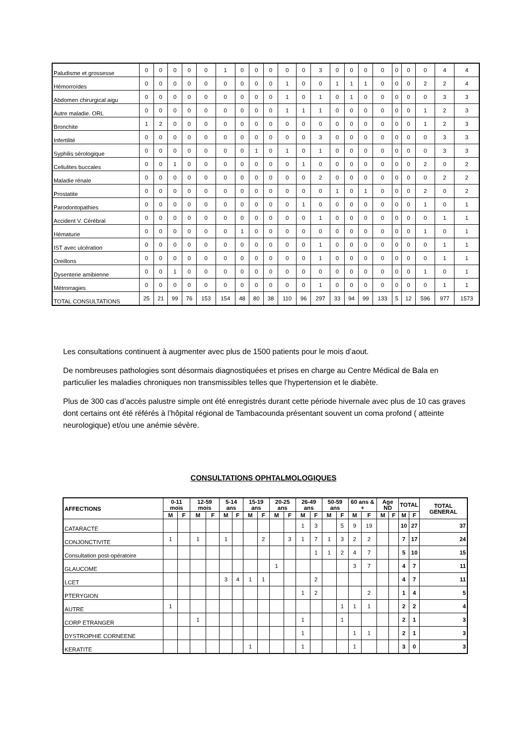| Paludisme et grossesse | 0 | 0 | 0 | 0 | 0 | 1 | 0 | 0 | 0 | 0 | 0 | 3 | 0 | 0 | 0 | 0 | 0 | 0 | 0 | 4 | 4 |
| Hémorroïdes | 0 | 0 | 0 | 0 | 0 | 0 | 0 | 0 | 0 | 1 | 0 | 0 | 1 | 1 | 1 | 0 | 0 | 0 | 2 | 2 | 4 |
| Abdomen chirurgical aigu | 0 | 0 | 0 | 0 | 0 | 0 | 0 | 0 | 0 | 1 | 0 | 1 | 0 | 1 | 0 | 0 | 0 | 0 | 0 | 3 | 3 |
| Autre maladie. ORL | 0 | 0 | 0 | 0 | 0 | 0 | 0 | 0 | 0 | 1 | 1 | 1 | 0 | 0 | 0 | 0 | 0 | 0 | 1 | 2 | 3 |
| Bronchite | 1 | 2 | 0 | 0 | 0 | 0 | 0 | 0 | 0 | 0 | 0 | 0 | 0 | 0 | 0 | 0 | 0 | 0 | 1 | 2 | 3 |
| Infertilité | 0 | 0 | 0 | 0 | 0 | 0 | 0 | 0 | 0 | 0 | 0 | 3 | 0 | 0 | 0 | 0 | 0 | 0 | 0 | 3 | 3 |
| Syphilis sérologique | 0 | 0 | 0 | 0 | 0 | 0 | 0 | 1 | 0 | 1 | 0 | 1 | 0 | 0 | 0 | 0 | 0 | 0 | 0 | 3 | 3 |
| Cellulites buccales | 0 | 0 | 1 | 0 | 0 | 0 | 0 | 0 | 0 | 0 | 1 | 0 | 0 | 0 | 0 | 0 | 0 | 0 | 2 | 0 | 2 |
| Maladie rénale | 0 | 0 | 0 | 0 | 0 | 0 | 0 | 0 | 0 | 0 | 0 | 2 | 0 | 0 | 0 | 0 | 0 | 0 | 0 | 2 | 2 |
| Prostatite | 0 | 0 | 0 | 0 | 0 | 0 | 0 | 0 | 0 | 0 | 0 | 0 | 1 | 0 | 1 | 0 | 0 | 0 | 2 | 0 | 2 |
| Parodontopathies | 0 | 0 | 0 | 0 | 0 | 0 | 0 | 0 | 0 | 0 | 1 | 0 | 0 | 0 | 0 | 0 | 0 | 0 | 1 | 0 | 1 |
| Accident V. Cérébral | 0 | 0 | 0 | 0 | 0 | 0 | 0 | 0 | 0 | 0 | 0 | 1 | 0 | 0 | 0 | 0 | 0 | 0 | 0 | 1 | 1 |
| Hématurie | 0 | 0 | 0 | 0 | 0 | 0 | 1 | 0 | 0 | 0 | 0 | 0 | 0 | 0 | 0 | 0 | 0 | 0 | 1 | 0 | 1 |
| IST avec ulcération | 0 | 0 | 0 | 0 | 0 | 0 | 0 | 0 | 0 | 0 | 0 | 1 | 0 | 0 | 0 | 0 | 0 | 0 | 0 | 1 | 1 |
| Oreillons | 0 | 0 | 0 | 0 | 0 | 0 | 0 | 0 | 0 | 0 | 0 | 1 | 0 | 0 | 0 | 0 | 0 | 0 | 0 | 1 | 1 |
| Dysenterie amibienne | 0 | 0 | 1 | 0 | 0 | 0 | 0 | 0 | 0 | 0 | 0 | 0 | 0 | 0 | 0 | 0 | 0 | 0 | 1 | 0 | 1 |
| Métrorragies | 0 | 0 | 0 | 0 | 0 | 0 | 0 | 0 | 0 | 0 | 0 | 1 | 0 | 0 | 0 | 0 | 0 | 0 | 0 | 1 | 1 |
| TOTAL CONSULTATIONS | 25 | 21 | 99 | 76 | 153 | 154 | 48 | 80 | 38 | 110 | 96 | 297 | 33 | 94 | 99 | 133 | 5 | 12 | 596 | 977 | 1573 |
Les consultations continuent à augmenter avec plus de 1500 patients pour le mois d’aout.
De nombreuses pathologies sont désormais diagnostiquées et prises en charge au Centre Médical de Bala en particulier les maladies chroniques non transmissibles telles que l’hypertension et le diabète.
Plus de 300 cas d’accès palustre simple ont été enregistrés durant cette période hivernale avec plus de 10 cas graves dont certains ont été référés à l’hôpital régional de Tambacounda présentant souvent un coma profond ( atteinte neurologique) et/ou une anémie sévère.
CONSULTATIONS OPHTALMOLOGIQUES
| AFFECTIONS | 0-11 mois | | 12-59 mois | | 5-14 ans | | 15-19 ans | | 20-25 ans | | 26-49 ans | | 50-59 ans | | 60 ans & + | | Age ND | | TOTAL | | TOTAL GENERAL |
| --- | --- | --- | --- | --- | --- | --- | --- | --- | --- | --- | --- | --- | --- | --- | --- | --- | --- | --- | --- | --- | --- |
| | M | F | M | F | M | F | M | F | M | F | M | F | M | F | M | F | M | F | M | F | |
| CATARACTE | | | | | | | | | | | 1 | 3 | | 5 | 9 | 19 | | | 10 | 27 | 37 |
| CONJONCTIVITE | 1 | | 1 | | 1 | | | 2 | | 3 | 1 | 7 | 1 | 3 | 2 | 2 | | | 7 | 17 | 24 |
| Consultation post-opératoire | | | | | | | | | | | | 1 | 1 | 2 | 4 | 7 | | | 5 | 10 | 15 |
| GLAUCOME | | | | | | | | | 1 | | | | | | 3 | 7 | | | 4 | 7 | 11 |
| LCET | | | | | 3 | 4 | 1 | 1 | | | | 2 | | | | | | | 4 | 7 | 11 |
| PTERYGION | | | | | | | | | | | 1 | 2 | | | | 2 | | | 1 | 4 | 5 |
| AUTRE | 1 | | | | | | | | | | | | | 1 | 1 | 1 | | | 2 | 2 | 4 |
| CORP ETRANGER | | | 1 | | | | | | | | 1 | | | 1 | | | | | 2 | 1 | 3 |
| DYSTROPHIE CORNEENE | | | | | | | | | | | 1 | | | | 1 | 1 | | | 2 | 1 | 3 |
| KERATITE | | | | | | | 1 | | | | 1 | | | | 1 | | | | 3 | 0 | 3 |